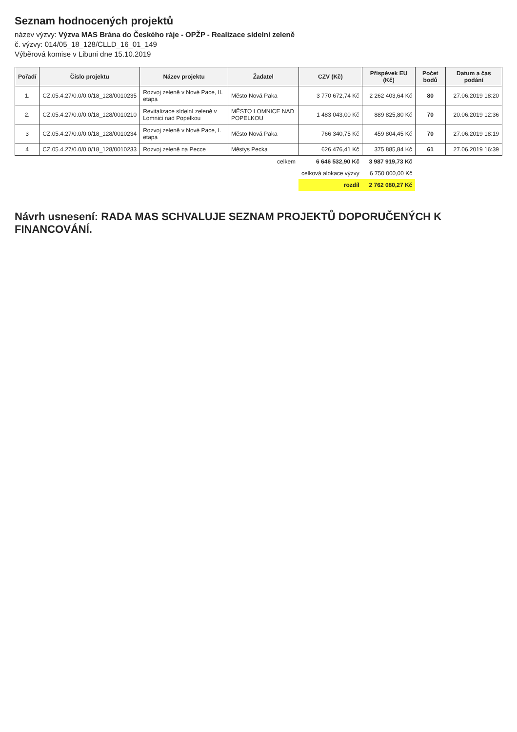Seznam hodnocených projektů
název výzvy: Výzva MAS Brána do Českého ráje - OPŽP - Realizace sídelní zeleně
č. výzvy: 014/05_18_128/CLLD_16_01_149
Výběrová komise v Libuni dne 15.10.2019
| Pořadí | Číslo projektu | Název projektu | Žadatel | CZV (Kč) | Příspěvek EU (Kč) | Počet bodů | Datum a čas podání |
| --- | --- | --- | --- | --- | --- | --- | --- |
| 1. | CZ.05.4.27/0.0/0.0/18_128/0010235 | Rozvoj zeleně v Nové Pace, II. etapa | Město Nová Paka | 3 770 672,74 Kč | 2 262 403,64 Kč | 80 | 27.06.2019 18:20 |
| 2. | CZ.05.4.27/0.0/0.0/18_128/0010210 | Revitalizace sídelní zeleně v Lomnici nad Popelkou | MĚSTO LOMNICE NAD POPELKOU | 1 483 043,00 Kč | 889 825,80 Kč | 70 | 20.06.2019 12:36 |
| 3 | CZ.05.4.27/0.0/0.0/18_128/0010234 | Rozvoj zeleně v Nové Pace, I. etapa | Město Nová Paka | 766 340,75 Kč | 459 804,45 Kč | 70 | 27.06.2019 18:19 |
| 4 | CZ.05.4.27/0.0/0.0/18_128/0010233 | Rozvoj zeleně na Pecce | Městys Pecka | 626 476,41 Kč | 375 885,84 Kč | 61 | 27.06.2019 16:39 |
| | | | celkem | 6 646 532,90 Kč | 3 987 919,73 Kč | | |
| | | | | celková alokace výzvy | 6 750 000,00 Kč | | |
| | | | | rozdíl | 2 762 080,27 Kč | | |
Návrh usnesení: RADA MAS SCHVALUJE SEZNAM PROJEKTŮ DOPORUČENÝCH K FINANCOVÁNÍ.